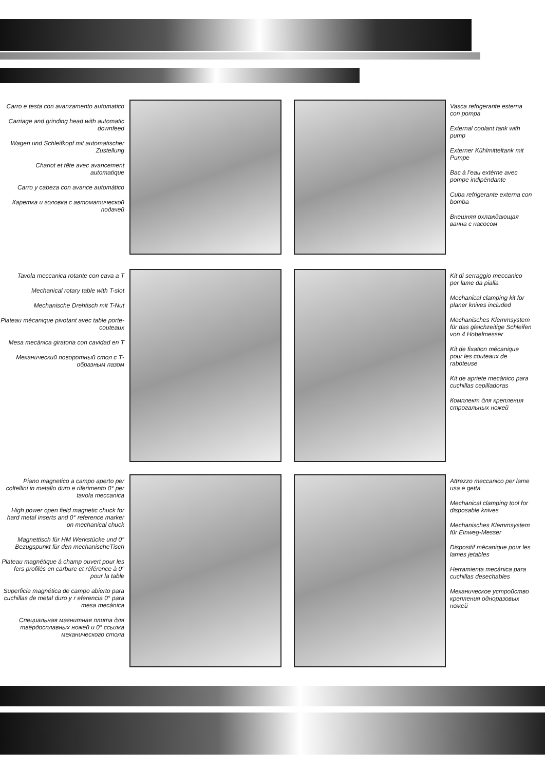Carro e testa con avanzamento automatico
Carriage and grinding head with automatic downfeed
Wagen und Schleifkopf mit automatischer Zustellung
Chariot et tête avec avancement automatique
Carro y cabeza con avance automático
Каретка и головка с автоматической подачей
Vasca refrigerante esterna con pompa
External coolant tank with pump
Externer Kühlmitteltank mit Pumpe
Bac à l’eau extèrne avec pompe indipéndante
Cuba refrigerante externa con bomba
Внешняя охлаждающая ванна с насосом
Tavola meccanica rotante con cava a T
Mechanical rotary table with T-slot
Mechanische Drehtisch mit T-Nut
Plateau mécanique pivotant avec table porte-couteaux
Mesa mecánica giratoria con cavidad en T
Механический поворотный стол с Т-образным пазом
Kit di serraggio meccanico per lame da pialla
Mechanical clamping kit for planer knives included
Mechanisches Klemmsystem für das gleichzeitige Schleifen von 4 Hobelmesser
Kit de fixation mécanique pour les couteaux de raboteuse
Kit de apriete mecánico para cuchillas cepilladoras
Комплект для крепления строгальных ножей
Piano magnetico a campo aperto per coltellini in metallo duro e riferimento 0° per tavola meccanica
High power open field magnetic chuck for hard metal inserts and 0° reference marker on mechanical chuck
Magnettisch für HM Werkstücke und 0° Bezugspunkt für den mechanischeTisch
Plateau magnétique à champ ouvert pour les fers profilés en carbure et référence à 0° pour la table
Superficie magnética de campo abierto para cuchillas de metal duro y r eferencia 0° para mesa mecánica
Специальная магнитная плита для твёрдосплавных ножей и 0° ссылка механического стола
Attrezzo meccanico per lame usa e getta
Mechanical clamping tool for disposable knives
Mechanisches Klemmsystem für Einweg-Messer
Dispositif mécanique pour les lames jetables
Herramienta mecánica para cuchillas desechables
Механическое устройство крепления одноразовых ножей